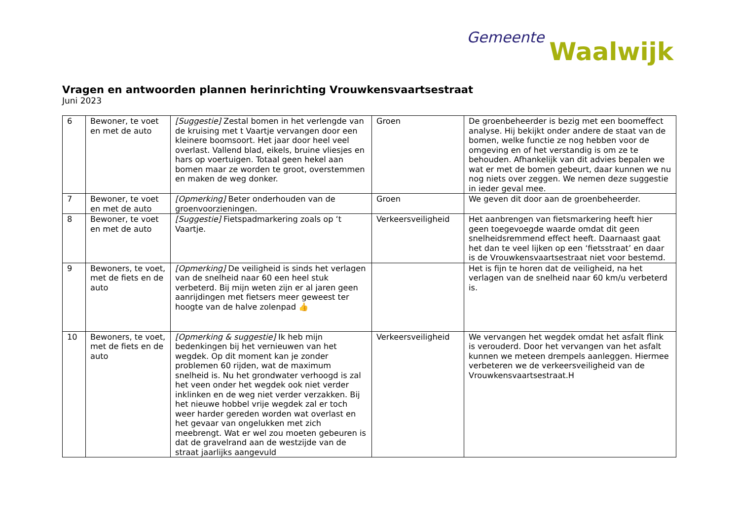Gemeente Waalwijk
Vragen en antwoorden plannen herinrichting Vrouwkensvaartsestraat
Juni 2023
| 6 | Bewoner, te voet en met de auto | [Suggestie] Zestal bomen in het verlengde van de kruising met t Vaartje vervangen door een kleinere boomsoort. Het jaar door heel veel overlast. Vallend blad, eikels, bruine vliesjes en hars op voertuigen. Totaal geen hekel aan bomen maar ze worden te groot, overstemmen en maken de weg donker. | Groen | De groenbeheerder is bezig met een boomeffect analyse. Hij bekijkt onder andere de staat van de bomen, welke functie ze nog hebben voor de omgeving en of het verstandig is om ze te behouden. Afhankelijk van dit advies bepalen we wat er met de bomen gebeurt, daar kunnen we nu nog niets over zeggen. We nemen deze suggestie in ieder geval mee. |
| 7 | Bewoner, te voet en met de auto | [Opmerking] Beter onderhouden van de groenvoorzieningen. | Groen | We geven dit door aan de groenbeheerder. |
| 8 | Bewoner, te voet en met de auto | [Suggestie] Fietspadmarkering zoals op ‘t Vaartje. | Verkeersveiligheid | Het aanbrengen van fietsmarkering heeft hier geen toegevoegde waarde omdat dit geen snelheidsremmend effect heeft. Daarnaast gaat het dan te veel lijken op een ‘fietsstraat’ en daar is de Vrouwkensvaartsestraat niet voor bestemd. |
| 9 | Bewoners, te voet, met de fiets en de auto | [Opmerking] De veiligheid is sinds het verlagen van de snelheid naar 60 een heel stuk verbeterd. Bij mijn weten zijn er al jaren geen aanrijdingen met fietsers meer geweest ter hoogte van de halve zolenpad 👍 | | Het is fijn te horen dat de veiligheid, na het verlagen van de snelheid naar 60 km/u verbeterd is. |
| 10 | Bewoners, te voet, met de fiets en de auto | [Opmerking & suggestie] Ik heb mijn bedenkingen bij het vernieuwen van het wegdek. Op dit moment kan je zonder problemen 60 rijden, wat de maximum snelheid is. Nu het grondwater verhoogd is zal het veen onder het wegdek ook niet verder inklinken en de weg niet verder verzakken. Bij het nieuwe hobbel vrije wegdek zal er toch weer harder gereden worden wat overlast en het gevaar van ongelukken met zich meebrengt. Wat er wel zou moeten gebeuren is dat de gravelrand aan de westzijde van de straat jaarlijks aangevuld | Verkeersveiligheid | We vervangen het wegdek omdat het asfalt flink is verouderd. Door het vervangen van het asfalt kunnen we meteen drempels aanleggen. Hiermee verbeteren we de verkeersveiligheid van de Vrouwkensvaartsestraat.H |